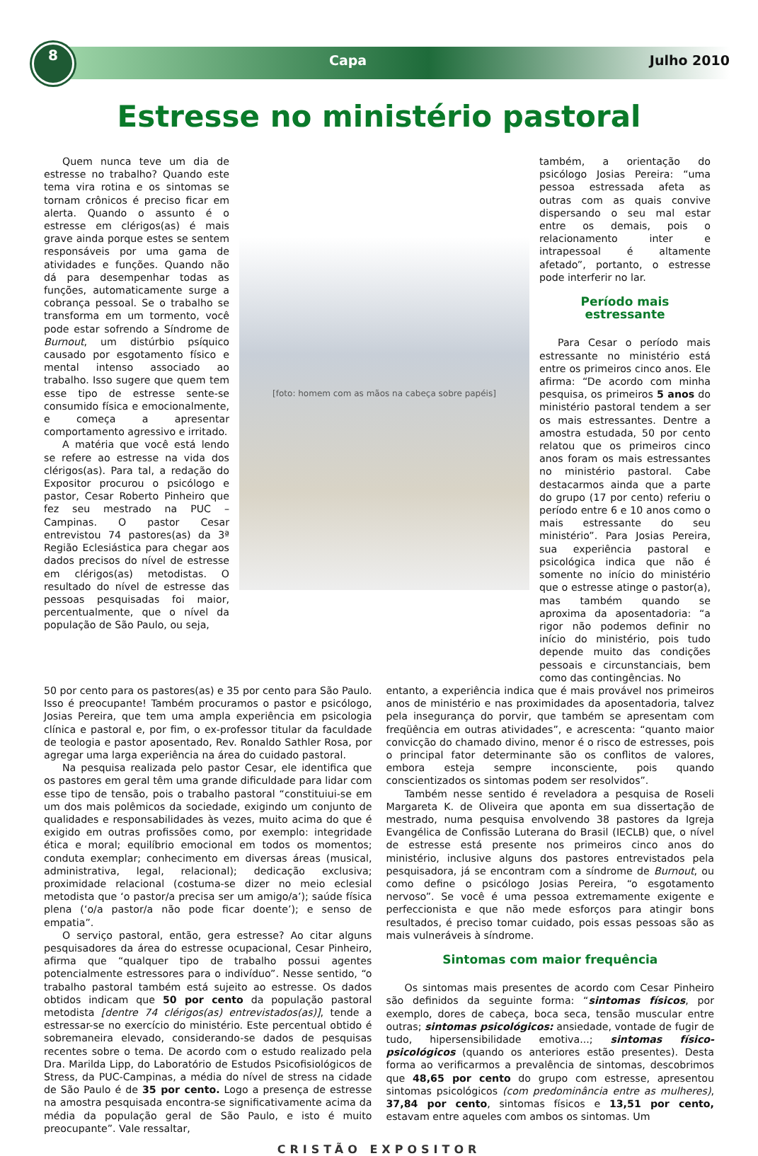8
Capa Julho 2010
Estresse no ministério pastoral
Quem nunca teve um dia de estresse no trabalho? Quando este tema vira rotina e os sintomas se tornam crônicos é preciso ficar em alerta. Quando o assunto é o estresse em clérigos(as) é mais grave ainda porque estes se sentem responsáveis por uma gama de atividades e funções. Quando não dá para desempenhar todas as funções, automaticamente surge a cobrança pessoal. Se o trabalho se transforma em um tormento, você pode estar sofrendo a Síndrome de Burnout, um distúrbio psíquico causado por esgotamento físico e mental intenso associado ao trabalho. Isso sugere que quem tem esse tipo de estresse sente-se consumido física e emocionalmente, e começa a apresentar comportamento agressivo e irritado.
A matéria que você está lendo se refere ao estresse na vida dos clérigos(as). Para tal, a redação do Expositor procurou o psicólogo e pastor, Cesar Roberto Pinheiro que fez seu mestrado na PUC – Campinas. O pastor Cesar entrevistou 74 pastores(as) da 3ª Região Eclesiástica para chegar aos dados precisos do nível de estresse em clérigos(as) metodistas. O resultado do nível de estresse das pessoas pesquisadas foi maior, percentualmente, que o nível da população de São Paulo, ou seja,
[foto: homem com as mãos na cabeça sobre papéis]
também, a orientação do psicólogo Josias Pereira: “uma pessoa estressada afeta as outras com as quais convive dispersando o seu mal estar entre os demais, pois o relacionamento inter e intrapessoal é altamente afetado”, portanto, o estresse pode interferir no lar.
Período mais estressante
Para Cesar o período mais estressante no ministério está entre os primeiros cinco anos. Ele afirma: “De acordo com minha pesquisa, os primeiros 5 anos do ministério pastoral tendem a ser os mais estressantes. Dentre a amostra estudada, 50 por cento relatou que os primeiros cinco anos foram os mais estressantes no ministério pastoral. Cabe destacarmos ainda que a parte do grupo (17 por cento) referiu o período entre 6 e 10 anos como o mais estressante do seu ministério”. Para Josias Pereira, sua experiência pastoral e psicológica indica que não é somente no início do ministério que o estresse atinge o pastor(a), mas também quando se aproxima da aposentadoria: “a rigor não podemos definir no início do ministério, pois tudo depende muito das condições pessoais e circunstanciais, bem como das contingências. No
50 por cento para os pastores(as) e 35 por cento para São Paulo. Isso é preocupante! Também procuramos o pastor e psicólogo, Josias Pereira, que tem uma ampla experiência em psicologia clínica e pastoral e, por fim, o ex-professor titular da faculdade de teologia e pastor aposentado, Rev. Ronaldo Sathler Rosa, por agregar uma larga experiência na área do cuidado pastoral.
Na pesquisa realizada pelo pastor Cesar, ele identifica que os pastores em geral têm uma grande dificuldade para lidar com esse tipo de tensão, pois o trabalho pastoral “constituiui-se em um dos mais polêmicos da sociedade, exigindo um conjunto de qualidades e responsabilidades às vezes, muito acima do que é exigido em outras profissões como, por exemplo: integridade ética e moral; equilíbrio emocional em todos os momentos; conduta exemplar; conhecimento em diversas áreas (musical, administrativa, legal, relacional); dedicação exclusiva; proximidade relacional (costuma-se dizer no meio eclesial metodista que ‘o pastor/a precisa ser um amigo/a’); saúde física plena (‘o/a pastor/a não pode ficar doente’); e senso de empatia”.
O serviço pastoral, então, gera estresse? Ao citar alguns pesquisadores da área do estresse ocupacional, Cesar Pinheiro, afirma que “qualquer tipo de trabalho possui agentes potencialmente estressores para o indivíduo”. Nesse sentido, “o trabalho pastoral também está sujeito ao estresse. Os dados obtidos indicam que 50 por cento da população pastoral metodista [dentre 74 clérigos(as) entrevistados(as)], tende a estressar-se no exercício do ministério. Este percentual obtido é sobremaneira elevado, considerando-se dados de pesquisas recentes sobre o tema. De acordo com o estudo realizado pela Dra. Marilda Lipp, do Laboratório de Estudos Psicofisiológicos de Stress, da PUC-Campinas, a média do nível de stress na cidade de São Paulo é de 35 por cento. Logo a presença de estresse na amostra pesquisada encontra-se significativamente acima da média da população geral de São Paulo, e isto é muito preocupante”. Vale ressaltar,
entanto, a experiência indica que é mais provável nos primeiros anos de ministério e nas proximidades da aposentadoria, talvez pela insegurança do porvir, que também se apresentam com freqüência em outras atividades”, e acrescenta: “quanto maior convicção do chamado divino, menor é o risco de estresses, pois o principal fator determinante são os conflitos de valores, embora esteja sempre inconsciente, pois quando conscientizados os sintomas podem ser resolvidos”.
Também nesse sentido é reveladora a pesquisa de Roseli Margareta K. de Oliveira que aponta em sua dissertação de mestrado, numa pesquisa envolvendo 38 pastores da Igreja Evangélica de Confissão Luterana do Brasil (IECLB) que, o nível de estresse está presente nos primeiros cinco anos do ministério, inclusive alguns dos pastores entrevistados pela pesquisadora, já se encontram com a síndrome de Burnout, ou como define o psicólogo Josias Pereira, “o esgotamento nervoso”. Se você é uma pessoa extremamente exigente e perfeccionista e que não mede esforços para atingir bons resultados, é preciso tomar cuidado, pois essas pessoas são as mais vulneráveis à síndrome.
Sintomas com maior frequência
Os sintomas mais presentes de acordo com Cesar Pinheiro são definidos da seguinte forma: “sintomas físicos, por exemplo, dores de cabeça, boca seca, tensão muscular entre outras; sintomas psicológicos: ansiedade, vontade de fugir de tudo, hipersensibilidade emotiva...; sintomas físico-psicológicos (quando os anteriores estão presentes). Desta forma ao verificarmos a prevalência de sintomas, descobrimos que 48,65 por cento do grupo com estresse, apresentou sintomas psicológicos (com predominância entre as mulheres), 37,84 por cento, sintomas físicos e 13,51 por cento, estavam entre aqueles com ambos os sintomas. Um
CRISTÃO EXPOSITOR